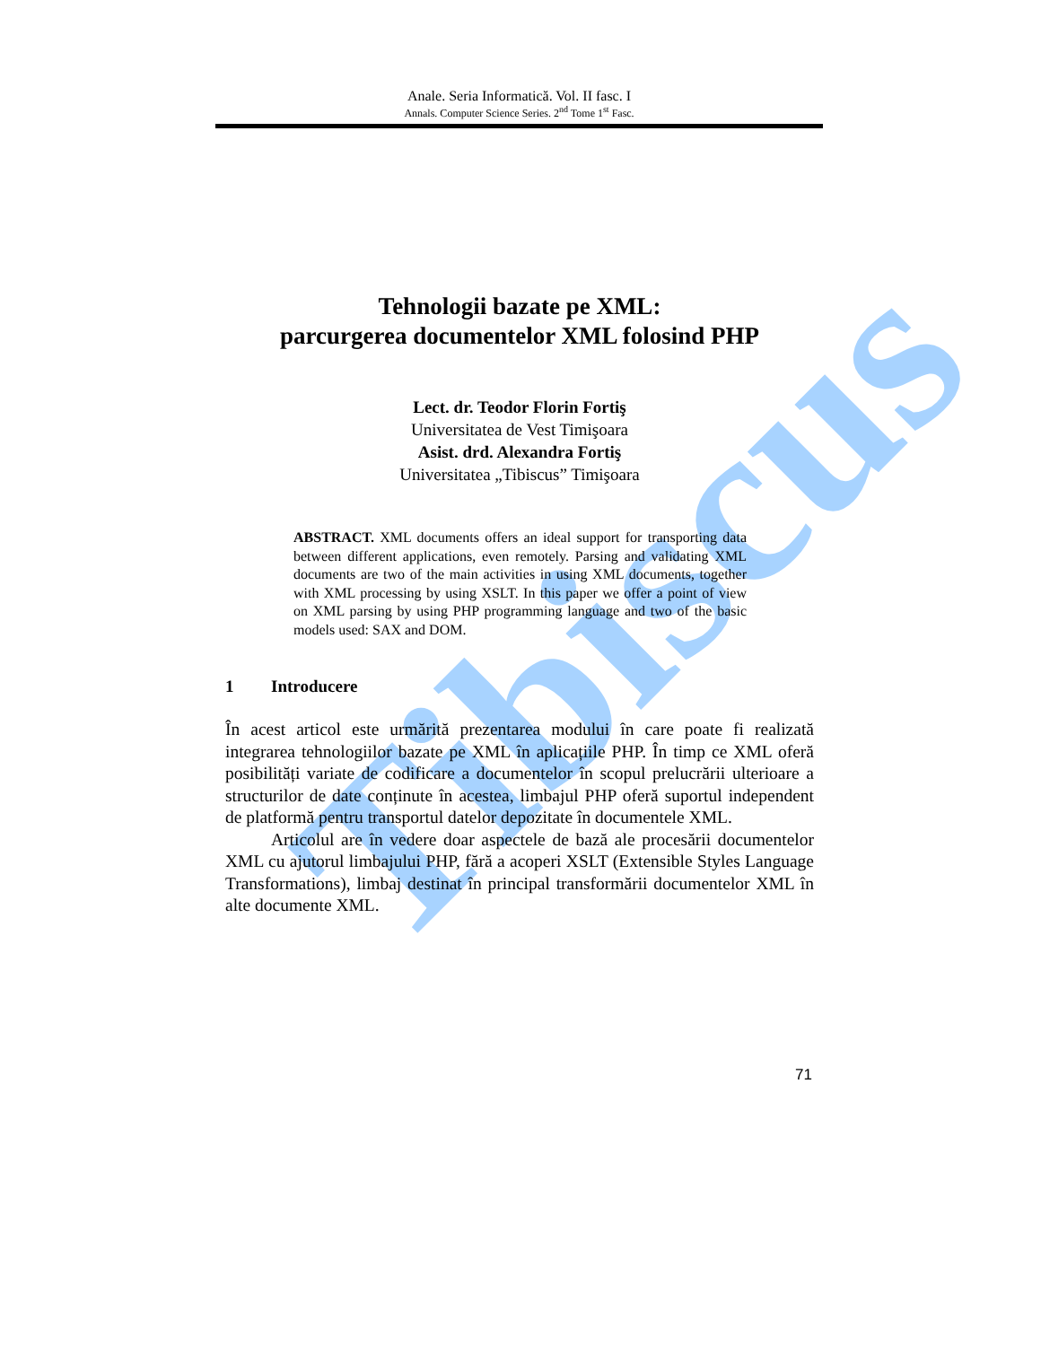Tibiscus
Anale. Seria Informatică. Vol. II fasc. I
Annals. Computer Science Series. 2<sup>nd</sup> Tome 1<sup>st</sup> Fasc.
Tehnologii bazate pe XML:
parcurgerea documentelor XML folosind PHP
Lect. dr. Teodor Florin Fortiş
Universitatea de Vest Timişoara
Asist. drd. Alexandra Fortiş
Universitatea „Tibiscus” Timişoara
ABSTRACT. XML documents offers an ideal support for transporting data between different applications, even remotely. Parsing and validating XML documents are two of the main activities in using XML documents, together with XML processing by using XSLT. In this paper we offer a point of view on XML parsing by using PHP programming language and two of the basic models used: SAX and DOM.
1 Introducere
În acest articol este urmărită prezentarea modului în care poate fi realizată integrarea tehnologiilor bazate pe XML în aplicațiile PHP. În timp ce XML oferă posibilități variate de codificare a documentelor în scopul prelucrării ulterioare a structurilor de date conținute în acestea, limbajul PHP oferă suportul independent de platformă pentru transportul datelor depozitate în documentele XML.
Articolul are în vedere doar aspectele de bază ale procesării documentelor XML cu ajutorul limbajului PHP, fără a acoperi XSLT (Extensible Styles Language Transformations), limbaj destinat în principal transformării documentelor XML în alte documente XML.
71